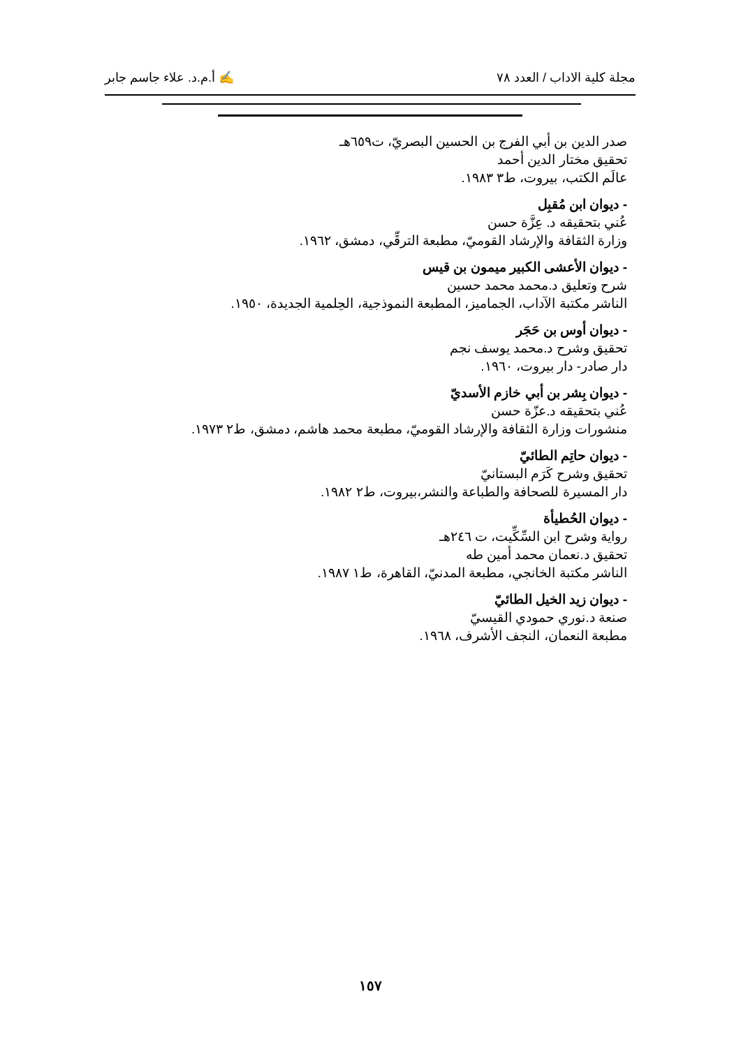مجلة كلية الاداب / العدد ٧٨ ✍ أ.م.د. علاء جاسم جابر
صدر الدين بن أبي الفرج بن الحسين البصريّ، ت٦٥٩هـ
تحقيق مختار الدين أحمد
عالَم الكتب، بيروت، ط٣ ١٩٨٣.
- ديوان ابن مُقبِل
عُني بتحقيقه د. عِزَّة حسن
وزارة الثقافة والإرشاد القوميّ، مطبعة الترقِّي، دمشق، ١٩٦٢.
- ديوان الأعشى الكبير ميمون بن قيس
شرح وتعليق د.محمد محمد حسين
الناشر مكتبة الآداب، الجماميز، المطبعة النموذجية، الحِلمية الجديدة، ١٩٥٠.
- ديوان أوس بن حَجَر
تحقيق وشرح د.محمد يوسف نجم
دار صادر- دار بيروت، ١٩٦٠.
- ديوان بِشر بن أبي خازم الأسديّ
عُني بتحقيقه د.عزّة حسن
منشورات وزارة الثقافة والإرشاد القوميّ، مطبعة محمد هاشم، دمشق، ط٢ ١٩٧٣.
- ديوان حاتِم الطائيّ
تحقيق وشرح كَرَم البستانيّ
دار المسيرة للصحافة والطباعة والنشر،بيروت، ط٢ ١٩٨٢.
- ديوان الحُطيأة
رواية وشرح ابن السِّكِّيت، ت ٢٤٦هـ
تحقيق د.نعمان محمد أمين طه
الناشر مكتبة الخانجي، مطبعة المدنيّ، القاهرة، ط١ ١٩٨٧.
- ديوان زيد الخيل الطائيّ
صنعة د.نوري حمودي القيسيّ
مطبعة النعمان، النجف الأشرف، ١٩٦٨.
١٥٧